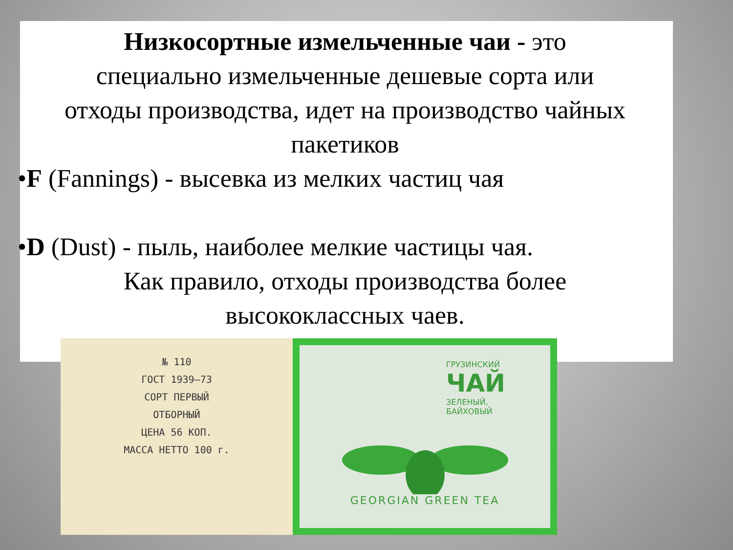Низкосортные измельченные чаи - это
специально измельченные дешевые сорта или
отходы производства, идет на производство чайных
пакетиков
•F (Fannings) - высевка из мелких частиц чая
•D (Dust) - пыль, наиболее мелкие частицы чая.
Как правило, отходы производства более
высококлассных чаев.
№ 110
ГОСТ 1939–73
СОРТ ПЕРВЫЙ
ОТБОРНЫЙ
ЦЕНА 56 КОП.
МАССА НЕТТО 100 г.
ГРУЗИНСКИЙ
ЧАЙ
ЗЕЛЕНЫЙ,
БАЙХОВЫЙ
GEORGIAN GREEN TEA